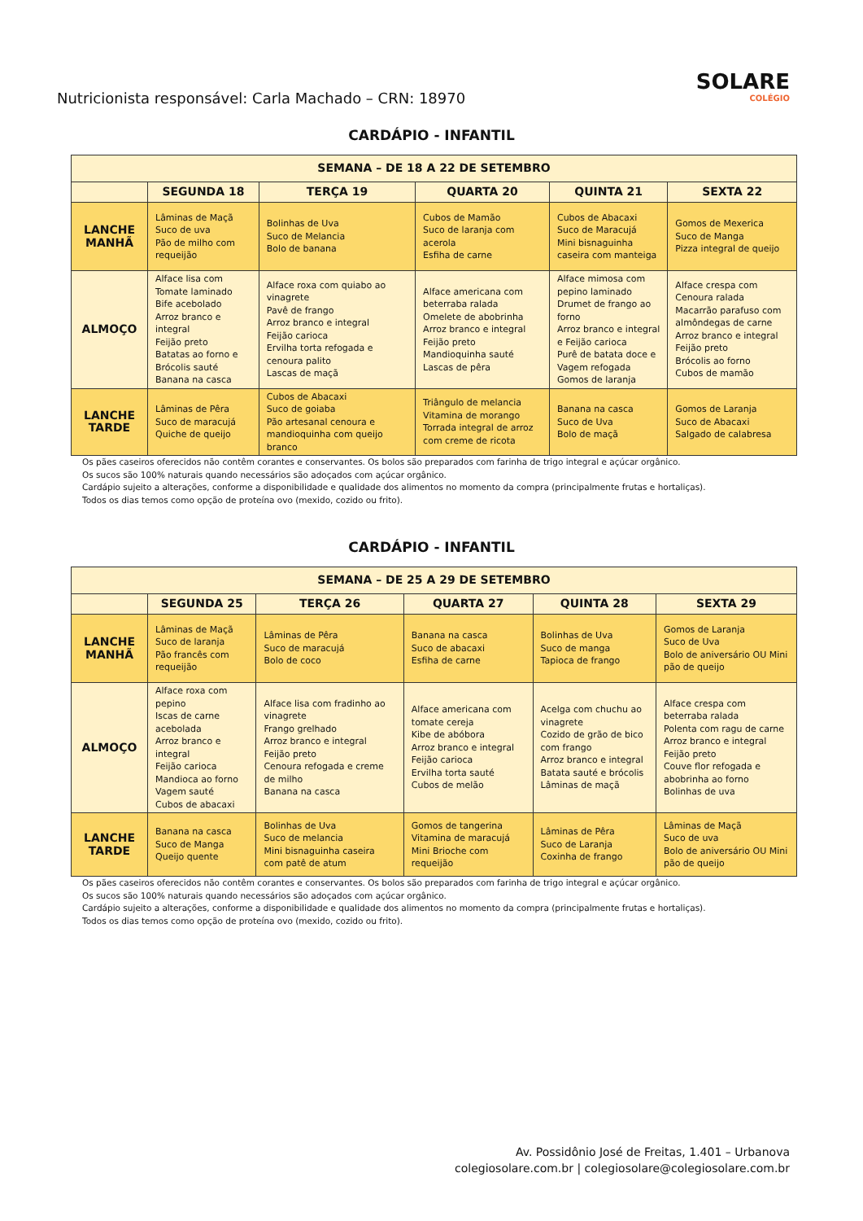Nutricionista responsável: Carla Machado – CRN: 18970
SOLARE
COLÉGIO
CARDÁPIO - INFANTIL
| SEMANA – DE 18 A 22 DE SETEMBRO | | | | | |
| --- | --- | --- | --- | --- | --- |
| | SEGUNDA 18 | TERÇA 19 | QUARTA 20 | QUINTA 21 | SEXTA 22 |
| LANCHE MANHÃ | Lâminas de Maçã Suco de uva Pão de milho com requeijão | Bolinhas de Uva Suco de Melancia Bolo de banana | Cubos de Mamão Suco de laranja com acerola Esfiha de carne | Cubos de Abacaxi Suco de Maracujá Mini bisnaguinha caseira com manteiga | Gomos de Mexerica Suco de Manga Pizza integral de queijo |
| ALMOÇO | Alface lisa com Tomate laminado Bife acebolado Arroz branco e integral Feijão preto Batatas ao forno e Brócolis sauté Banana na casca | Alface roxa com quiabo ao vinagrete Pavê de frango Arroz branco e integral Feijão carioca Ervilha torta refogada e cenoura palito Lascas de maçã | Alface americana com beterraba ralada Omelete de abobrinha Arroz branco e integral Feijão preto Mandioquinha sauté Lascas de pêra | Alface mimosa com pepino laminado Drumet de frango ao forno Arroz branco e integral e Feijão carioca Purê de batata doce e Vagem refogada Gomos de laranja | Alface crespa com Cenoura ralada Macarrão parafuso com almôndegas de carne Arroz branco e integral Feijão preto Brócolis ao forno Cubos de mamão |
| LANCHE TARDE | Lâminas de Pêra Suco de maracujá Quiche de queijo | Cubos de Abacaxi Suco de goiaba Pão artesanal cenoura e mandioquinha com queijo branco | Triângulo de melancia Vitamina de morango Torrada integral de arroz com creme de ricota | Banana na casca Suco de Uva Bolo de maçã | Gomos de Laranja Suco de Abacaxi Salgado de calabresa |
Os pães caseiros oferecidos não contêm corantes e conservantes. Os bolos são preparados com farinha de trigo integral e açúcar orgânico.
Os sucos são 100% naturais quando necessários são adoçados com açúcar orgânico.
Cardápio sujeito a alterações, conforme a disponibilidade e qualidade dos alimentos no momento da compra (principalmente frutas e hortaliças).
Todos os dias temos como opção de proteína ovo (mexido, cozido ou frito).
CARDÁPIO - INFANTIL
| SEMANA – DE 25 A 29 DE SETEMBRO | | | | | |
| --- | --- | --- | --- | --- | --- |
| | SEGUNDA 25 | TERÇA 26 | QUARTA 27 | QUINTA 28 | SEXTA 29 |
| LANCHE MANHÃ | Lâminas de Maçã Suco de laranja Pão francês com requeijão | Lâminas de Pêra Suco de maracujá Bolo de coco | Banana na casca Suco de abacaxi Esfiha de carne | Bolinhas de Uva Suco de manga Tapioca de frango | Gomos de Laranja Suco de Uva Bolo de aniversário OU Mini pão de queijo |
| ALMOÇO | Alface roxa com pepino Iscas de carne acebolada Arroz branco e integral Feijão carioca Mandioca ao forno Vagem sauté Cubos de abacaxi | Alface lisa com fradinho ao vinagrete Frango grelhado Arroz branco e integral Feijão preto Cenoura refogada e creme de milho Banana na casca | Alface americana com tomate cereja Kibe de abóbora Arroz branco e integral Feijão carioca Ervilha torta sauté Cubos de melão | Acelga com chuchu ao vinagrete Cozido de grão de bico com frango Arroz branco e integral Batata sauté e brócolis Lâminas de maçã | Alface crespa com beterraba ralada Polenta com ragu de carne Arroz branco e integral Feijão preto Couve flor refogada e abobrinha ao forno Bolinhas de uva |
| LANCHE TARDE | Banana na casca Suco de Manga Queijo quente | Bolinhas de Uva Suco de melancia Mini bisnaguinha caseira com patê de atum | Gomos de tangerina Vitamina de maracujá Mini Brioche com requeijão | Lâminas de Pêra Suco de Laranja Coxinha de frango | Lâminas de Maçã Suco de uva Bolo de aniversário OU Mini pão de queijo |
Os pães caseiros oferecidos não contêm corantes e conservantes. Os bolos são preparados com farinha de trigo integral e açúcar orgânico.
Os sucos são 100% naturais quando necessários são adoçados com açúcar orgânico.
Cardápio sujeito a alterações, conforme a disponibilidade e qualidade dos alimentos no momento da compra (principalmente frutas e hortaliças).
Todos os dias temos como opção de proteína ovo (mexido, cozido ou frito).
Av. Possidônio José de Freitas, 1.401 – Urbanova
colegiosolare.com.br | colegiosolare@colegiosolare.com.br